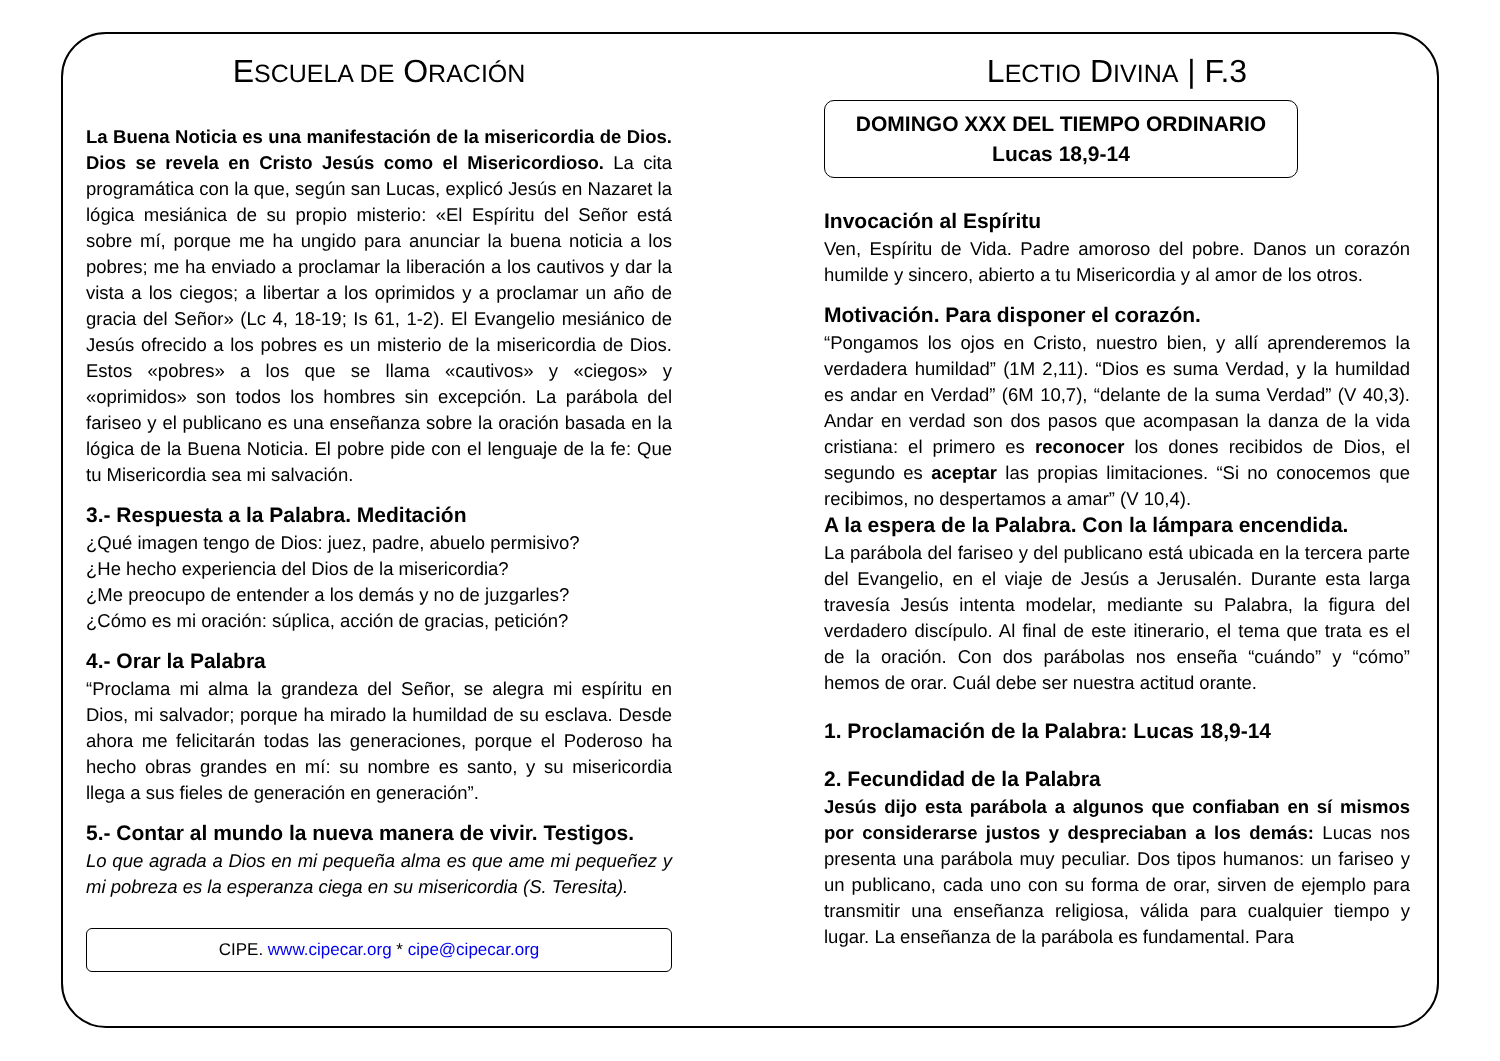ESCUELA DE ORACIÓN
La Buena Noticia es una manifestación de la misericordia de Dios. Dios se revela en Cristo Jesús como el Misericordioso. La cita programática con la que, según san Lucas, explicó Jesús en Nazaret la lógica mesiánica de su propio misterio: «El Espíritu del Señor está sobre mí, porque me ha ungido para anunciar la buena noticia a los pobres; me ha enviado a proclamar la liberación a los cautivos y dar la vista a los ciegos; a libertar a los oprimidos y a proclamar un año de gracia del Señor» (Lc 4, 18-19; Is 61, 1-2). El Evangelio mesiánico de Jesús ofrecido a los pobres es un misterio de la misericordia de Dios. Estos «pobres» a los que se llama «cautivos» y «ciegos» y «oprimidos» son todos los hombres sin excepción. La parábola del fariseo y el publicano es una enseñanza sobre la oración basada en la lógica de la Buena Noticia. El pobre pide con el lenguaje de la fe: Que tu Misericordia sea mi salvación.
3.- Respuesta a la Palabra. Meditación
¿Qué imagen tengo de Dios: juez, padre, abuelo permisivo?
¿He hecho experiencia del Dios de la misericordia?
¿Me preocupo de entender a los demás y no de juzgarles?
¿Cómo es mi oración: súplica, acción de gracias, petición?
4.- Orar la Palabra
“Proclama mi alma la grandeza del Señor, se alegra mi espíritu en Dios, mi salvador; porque ha mirado la humildad de su esclava. Desde ahora me felicitarán todas las generaciones, porque el Poderoso ha hecho obras grandes en mí: su nombre es santo, y su misericordia llega a sus fieles de generación en generación”.
5.- Contar al mundo la nueva manera de vivir. Testigos.
Lo que agrada a Dios en mi pequeña alma es que ame mi pequeñez y mi pobreza es la esperanza ciega en su misericordia (S. Teresita).
CIPE. www.cipecar.org * cipe@cipecar.org
LECTIO DIVINA | F.3
DOMINGO XXX DEL TIEMPO ORDINARIO
Lucas 18,9-14
Invocación al Espíritu
Ven, Espíritu de Vida. Padre amoroso del pobre. Danos un corazón humilde y sincero, abierto a tu Misericordia y al amor de los otros.
Motivación. Para disponer el corazón.
“Pongamos los ojos en Cristo, nuestro bien, y allí aprenderemos la verdadera humildad” (1M 2,11). “Dios es suma Verdad, y la humildad es andar en Verdad” (6M 10,7), “delante de la suma Verdad” (V 40,3). Andar en verdad son dos pasos que acompasan la danza de la vida cristiana: el primero es reconocer los dones recibidos de Dios, el segundo es aceptar las propias limitaciones. “Si no conocemos que recibimos, no despertamos a amar” (V 10,4).
A la espera de la Palabra. Con la lámpara encendida.
La parábola del fariseo y del publicano está ubicada en la tercera parte del Evangelio, en el viaje de Jesús a Jerusalén. Durante esta larga travesía Jesús intenta modelar, mediante su Palabra, la figura del verdadero discípulo. Al final de este itinerario, el tema que trata es el de la oración. Con dos parábolas nos enseña “cuándo” y “cómo” hemos de orar. Cuál debe ser nuestra actitud orante.
1. Proclamación de la Palabra: Lucas 18,9-14
2. Fecundidad de la Palabra
Jesús dijo esta parábola a algunos que confiaban en sí mismos por considerarse justos y despreciaban a los demás: Lucas nos presenta una parábola muy peculiar. Dos tipos humanos: un fariseo y un publicano, cada uno con su forma de orar, sirven de ejemplo para transmitir una enseñanza religiosa, válida para cualquier tiempo y lugar. La enseñanza de la parábola es fundamental. Para